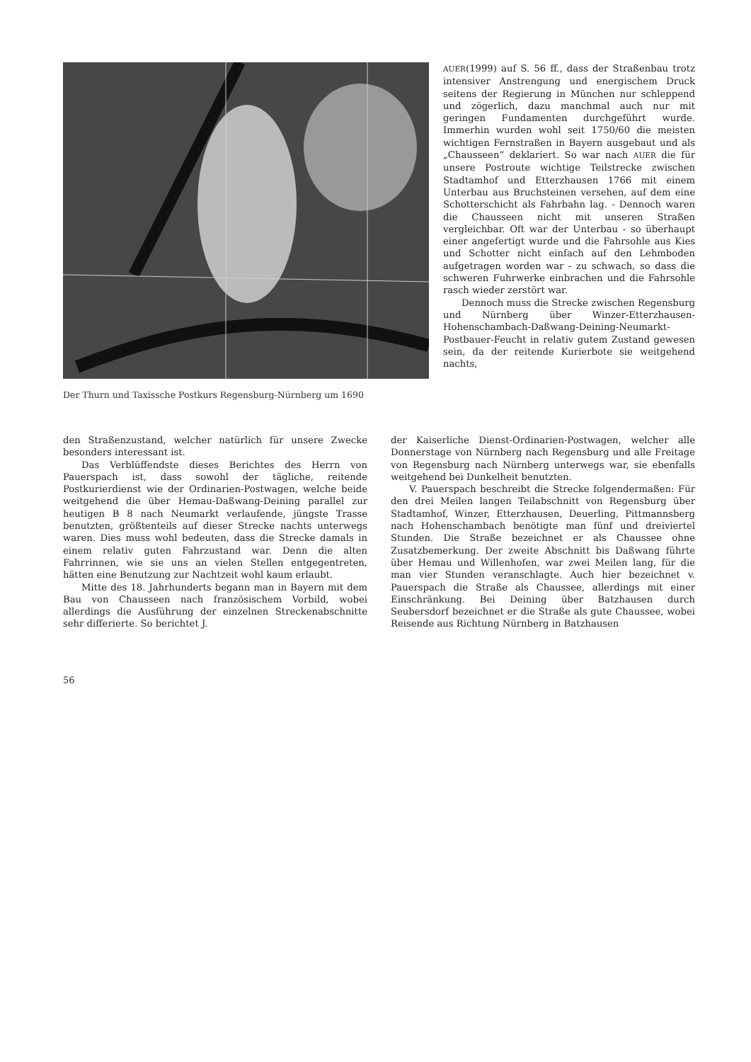Der Thurn und Taxissche Postkurs Regensburg-Nürnberg um 1690
AUER(1999) auf S. 56 ff., dass der Straßenbau trotz intensiver Anstrengung und energischem Druck seitens der Regierung in München nur schleppend und zögerlich, dazu manchmal auch nur mit geringen Fundamenten durchgeführt wurde. Immerhin wurden wohl seit 1750/60 die meisten wichtigen Fernstraßen in Bayern ausgebaut und als „Chausseen“ deklariert. So war nach AUER die für unsere Postroute wichtige Teilstrecke zwischen Stadtamhof und Etterzhausen 1766 mit einem Unterbau aus Bruchsteinen versehen, auf dem eine Schotterschicht als Fahrbahn lag. - Dennoch waren die Chausseen nicht mit unseren Straßen vergleichbar. Oft war der Unterbau - so überhaupt einer angefertigt wurde und die Fahrsohle aus Kies und Schotter nicht einfach auf den Lehmboden aufgetragen worden war - zu schwach, so dass die schweren Fuhrwerke einbrachen und die Fahrsohle rasch wieder zerstört war.
Dennoch muss die Strecke zwischen Regensburg und Nürnberg über Winzer-Etterzhausen-Hohenschambach-Daßwang-Deining-Neumarkt-Postbauer-Feucht in relativ gutem Zustand gewesen sein, da der reitende Kurierbote sie weitgehend nachts,
den Straßenzustand, welcher natürlich für unsere Zwecke besonders interessant ist.
Das Verblüffendste dieses Berichtes des Herrn von Pauerspach ist, dass sowohl der tägliche, reitende Postkurierdienst wie der Ordinarien-Postwagen, welche beide weitgehend die über Hemau-Daßwang-Deining parallel zur heutigen B 8 nach Neumarkt verlaufende, jüngste Trasse benutzten, größtenteils auf dieser Strecke nachts unterwegs waren. Dies muss wohl bedeuten, dass die Strecke damals in einem relativ guten Fahrzustand war. Denn die alten Fahrrinnen, wie sie uns an vielen Stellen entgegentreten, hätten eine Benutzung zur Nachtzeit wohl kaum erlaubt.
Mitte des 18. Jahrhunderts begann man in Bayern mit dem Bau von Chausseen nach französischem Vorbild, wobei allerdings die Ausführung der einzelnen Streckenabschnitte sehr differierte. So berichtet J.
der Kaiserliche Dienst-Ordinarien-Postwagen, welcher alle Donnerstage von Nürnberg nach Regensburg und alle Freitage von Regensburg nach Nürnberg unterwegs war, sie ebenfalls weitgehend bei Dunkelheit benutzten.
V. Pauerspach beschreibt die Strecke folgendermaßen: Für den drei Meilen langen Teilabschnitt von Regensburg über Stadtamhof, Winzer, Etterzhausen, Deuerling, Pittmannsberg nach Hohenschambach benötigte man fünf und dreiviertel Stunden. Die Straße bezeichnet er als Chaussee ohne Zusatzbemerkung. Der zweite Abschnitt bis Daßwang führte über Hemau und Willenhofen, war zwei Meilen lang, für die man vier Stunden veranschlagte. Auch hier bezeichnet v. Pauerspach die Straße als Chaussee, allerdings mit einer Einschränkung. Bei Deining über Batzhausen durch Seubersdorf bezeichnet er die Straße als gute Chaussee, wobei Reisende aus Richtung Nürnberg in Batzhausen
56